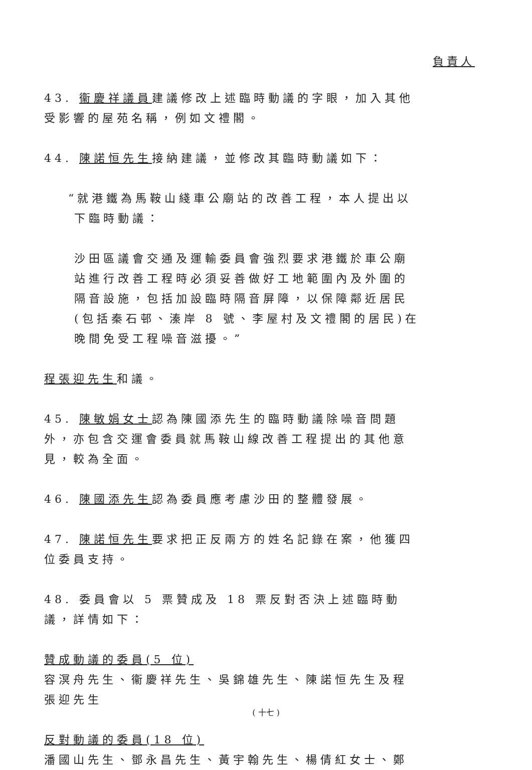負責人
43. 衞慶祥議員建議修改上述臨時動議的字眼，加入其他受影響的屋苑名稱，例如文禮閣。
44. 陳諾恒先生接納建議，並修改其臨時動議如下：
“就港鐵為馬鞍山綫車公廟站的改善工程，本人提出以下臨時動議：
沙田區議會交通及運輸委員會強烈要求港鐵於車公廟站進行改善工程時必須妥善做好工地範圍內及外圍的隔音設施，包括加設臨時隔音屏障，以保障鄰近居民(包括秦石邨、溱岸 8 號、李屋村及文禮閣的居民)在晚間免受工程噪音滋擾。”
程張迎先生和議。
45. 陳敏娟女士認為陳國添先生的臨時動議除噪音問題外，亦包含交運會委員就馬鞍山線改善工程提出的其他意見，較為全面。
46. 陳國添先生認為委員應考慮沙田的整體發展。
47. 陳諾恒先生要求把正反兩方的姓名記錄在案，他獲四位委員支持。
48. 委員會以 5 票贊成及 18 票反對否決上述臨時動議，詳情如下：
贊成動議的委員(5 位)
容溟舟先生、衞慶祥先生、吳錦雄先生、陳諾恒先生及程張迎先生
反對動議的委員(18 位)
潘國山先生、鄧永昌先生、黃宇翰先生、楊倩紅女士、鄭
( 十七 )